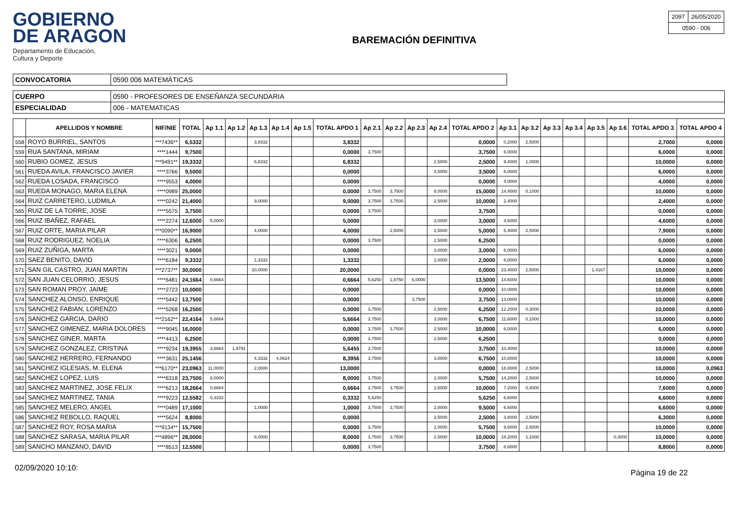GOBIERNO
DE ARAGON
Departamento de Educación,
Cultura y Deporte
BAREMACIÓN DEFINITIVA
| 2097 | 26/05/2020 |
| 0590 - 006 | |
| CONVOCATORIA | 0590 006 MATEMÁTICAS |
| CUERPO | 0590 - PROFESORES DE ENSEÑANZA SECUNDARIA |
| ESPECIALIDAD | 006 - MATEMATICAS |
| | APELLIDOS Y NOMBRE | NIF/NIE | TOTAL | Ap 1.1 | Ap 1.2 | Ap 1.3 | Ap 1.4 | Ap 1.5 | TOTAL APDO 1 | Ap 2.1 | Ap 2.2 | Ap 2.3 | Ap 2.4 | TOTAL APDO 2 | Ap 3.1 | Ap 3.2 | Ap 3.3 | Ap 3.4 | Ap 3.5 | Ap 3.6 | TOTAL APDO 3 | TOTAL APDO 4 |
| --- | --- | --- | --- | --- | --- | --- | --- | --- | --- | --- | --- | --- | --- | --- | --- | --- | --- | --- | --- | --- | --- | --- |
| 558 | ROYO BURRIEL, SANTOS | ***7436** | 6,5332 | | | 3,8332 | | | 3,8332 | | | | | 0,0000 | 0,2000 | 2,5000 | | | | | 2,7000 | 0,0000 |
| 559 | RUA SANTANA, MIRIAM | ****1444 | 9,7500 | | | | | | 0,0000 | 3,7500 | | | | 3,7500 | 6,0000 | | | | | | 6,0000 | 0,0000 |
| 560 | RUBIO GOMEZ, JESUS | ***9491** | 19,3332 | | | 6,8332 | | | 6,8332 | | | | 2,5000 | 2,5000 | 9,4000 | 1,0000 | | | | | 10,0000 | 0,0000 |
| 561 | RUEDA AVILA, FRANCISCO JAVIER | ****3766 | 9,5000 | | | | | | 0,0000 | | | | 3,5000 | 3,5000 | 6,0000 | | | | | | 6,0000 | 0,0000 |
| 562 | RUEDA LOSADA, FRANCISCO | ****9553 | 4,0000 | | | | | | 0,0000 | | | | | 0,0000 | 4,0000 | | | | | | 4,0000 | 0,0000 |
| 563 | RUEDA MONAGO, MARIA ELENA | ****0989 | 25,0000 | | | | | | 0,0000 | 3,7500 | 3,7500 | | 8,0000 | 15,0000 | 14,4000 | 0,1000 | | | | | 10,0000 | 0,0000 |
| 564 | RUIZ CARRETERO, LUDMILA | ****0242 | 21,4000 | | | 9,0000 | | | 9,0000 | 3,7500 | 3,7500 | | 2,5000 | 10,0000 | 2,4000 | | | | | | 2,4000 | 0,0000 |
| 565 | RUIZ DE LA TORRE, JOSE | ****5575 | 3,7500 | | | | | | 0,0000 | 3,7500 | | | | 3,7500 | | | | | | | 0,0000 | 0,0000 |
| 566 | RUIZ IBAÑEZ, RAFAEL | ****2274 | 12,6000 | 5,0000 | | | | | 5,0000 | | | | 3,0000 | 3,0000 | 4,6000 | | | | | | 4,6000 | 0,0000 |
| 567 | RUIZ ORTE, MARIA PILAR | ***0090** | 16,9000 | | | 4,0000 | | | 4,0000 | | 2,5000 | | 2,5000 | 5,0000 | 5,4000 | 2,5000 | | | | | 7,9000 | 0,0000 |
| 568 | RUIZ RODRIGUEZ, NOELIA | ****6306 | 6,2500 | | | | | | 0,0000 | 3,7500 | | | 2,5000 | 6,2500 | | | | | | | 0,0000 | 0,0000 |
| 569 | RUIZ ZUÑIGA, MARTA | ****3021 | 9,0000 | | | | | | 0,0000 | | | | 3,0000 | 3,0000 | 6,0000 | | | | | | 6,0000 | 0,0000 |
| 570 | SAEZ BENITO, DAVID | ****6184 | 9,3332 | | | 1,3332 | | | 1,3332 | | | | 2,0000 | 2,0000 | 6,0000 | | | | | | 6,0000 | 0,0000 |
| 571 | SAN GIL CASTRO, JUAN MARTIN | ***2737** | 30,0000 | | | 20,0000 | | | 20,0000 | | | | | 0,0000 | 23,4000 | 2,5000 | | | 1,4167 | | 10,0000 | 0,0000 |
| 572 | SAN JUAN CELORRIO, JESUS | ****6481 | 24,1664 | 0,6664 | | | | | 0,6664 | 5,6250 | 1,8750 | 6,0000 | | 13,5000 | 14,6000 | | | | | | 10,0000 | 0,0000 |
| 573 | SAN ROMAN PROY, JAIME | ****2723 | 10,0000 | | | | | | 0,0000 | | | | | 0,0000 | 10,0000 | | | | | | 10,0000 | 0,0000 |
| 574 | SANCHEZ ALONSO, ENRIQUE | ****5442 | 13,7500 | | | | | | 0,0000 | | | 3,7500 | | 3,7500 | 13,0000 | | | | | | 10,0000 | 0,0000 |
| 575 | SANCHEZ FABIAN, LORENZO | ****5268 | 16,2500 | | | | | | 0,0000 | 3,7500 | | | 2,5000 | 6,2500 | 12,2000 | 0,3000 | | | | | 10,0000 | 0,0000 |
| 576 | SANCHEZ GARCIA, DARIO | ***2162** | 22,4164 | 5,6664 | | | | | 5,6664 | 3,7500 | | | 3,0000 | 6,7500 | 11,6000 | 0,1000 | | | | | 10,0000 | 0,0000 |
| 577 | SANCHEZ GIMENEZ, MARIA DOLORES | ****9045 | 16,0000 | | | | | | 0,0000 | 3,7500 | 3,7500 | | 2,5000 | 10,0000 | 6,0000 | | | | | | 6,0000 | 0,0000 |
| 578 | SANCHEZ GINER, MARTA | ****4413 | 6,2500 | | | | | | 0,0000 | 3,7500 | | | 2,5000 | 6,2500 | | | | | | | 0,0000 | 0,0000 |
| 579 | SANCHEZ GONZALEZ, CRISTINA | ****9234 | 19,3955 | 3,6664 | 1,9791 | | | | 5,6455 | 3,7500 | | | | 3,7500 | 10,4000 | | | | | | 10,0000 | 0,0000 |
| 580 | SANCHEZ HERRERO, FERNANDO | ****3631 | 25,1456 | | | 4,3332 | 4,0624 | | 8,3956 | 3,7500 | | | 3,0000 | 6,7500 | 10,8000 | | | | | | 10,0000 | 0,0000 |
| 581 | SANCHEZ IGLESIAS, M. ELENA | ***6170** | 23,0963 | 11,0000 | | 2,0000 | | | 13,0000 | | | | | 0,0000 | 18,8000 | 2,5000 | | | | | 10,0000 | 0,0963 |
| 582 | SANCHEZ LOPEZ, LUIS | ****6318 | 23,7500 | 8,0000 | | | | | 8,0000 | 3,7500 | | | 2,0000 | 5,7500 | 14,2000 | 2,5000 | | | | | 10,0000 | 0,0000 |
| 583 | SANCHEZ MARTINEZ, JOSE FELIX | ****6213 | 18,2664 | 0,6664 | | | | | 0,6664 | 3,7500 | 3,7500 | | 2,5000 | 10,0000 | 7,2000 | 0,4000 | | | | | 7,6000 | 0,0000 |
| 584 | SANCHEZ MARTINEZ, TANIA | ****9223 | 12,5582 | 0,3332 | | | | | 0,3332 | 5,6250 | | | | 5,6250 | 6,6000 | | | | | | 6,6000 | 0,0000 |
| 585 | SANCHEZ MELERO, ANGEL | ****0489 | 17,1000 | | | 1,0000 | | | 1,0000 | 3,7500 | 3,7500 | | 2,0000 | 9,5000 | 6,6000 | | | | | | 6,6000 | 0,0000 |
| 586 | SANCHEZ REBOLLO, RAQUEL | ****5624 | 8,8000 | | | | | | 0,0000 | | | | 2,5000 | 2,5000 | 3,8000 | 2,5000 | | | | | 6,3000 | 0,0000 |
| 587 | SANCHEZ ROY, ROSA MARIA | ***9134** | 15,7500 | | | | | | 0,0000 | 3,7500 | | | 2,0000 | 5,7500 | 9,6000 | 2,5000 | | | | | 10,0000 | 0,0000 |
| 588 | SANCHEZ SARASA, MARIA PILAR | ***4896** | 28,0000 | | | 8,0000 | | | 8,0000 | 3,7500 | 3,7500 | | 2,5000 | 10,0000 | 18,2000 | 1,1000 | | | | 0,3000 | 10,0000 | 0,0000 |
| 589 | SANCHO MANZANO, DAVID | ****8513 | 12,5500 | | | | | | 0,0000 | 3,7500 | | | | 3,7500 | 8,8000 | | | | | | 8,8000 | 0,0000 |
02/09/2020 10:10: Página 19 de 22